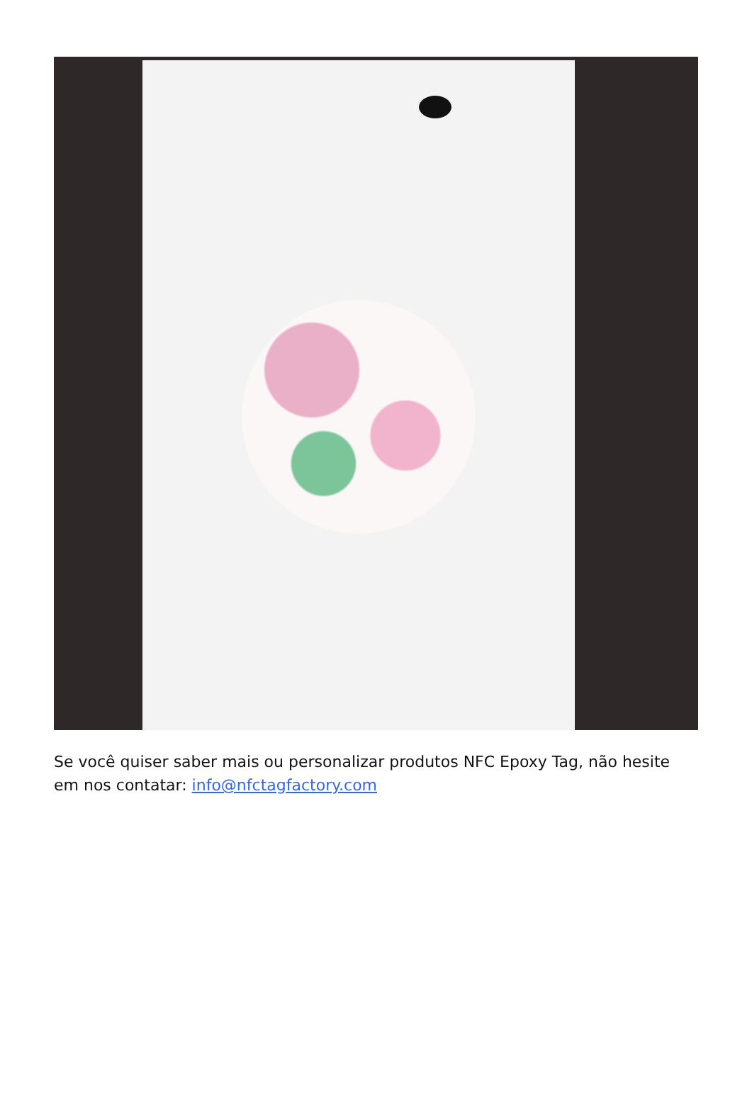Se você quiser saber mais ou personalizar produtos NFC Epoxy Tag, não hesite em nos contatar: info@nfctagfactory.com